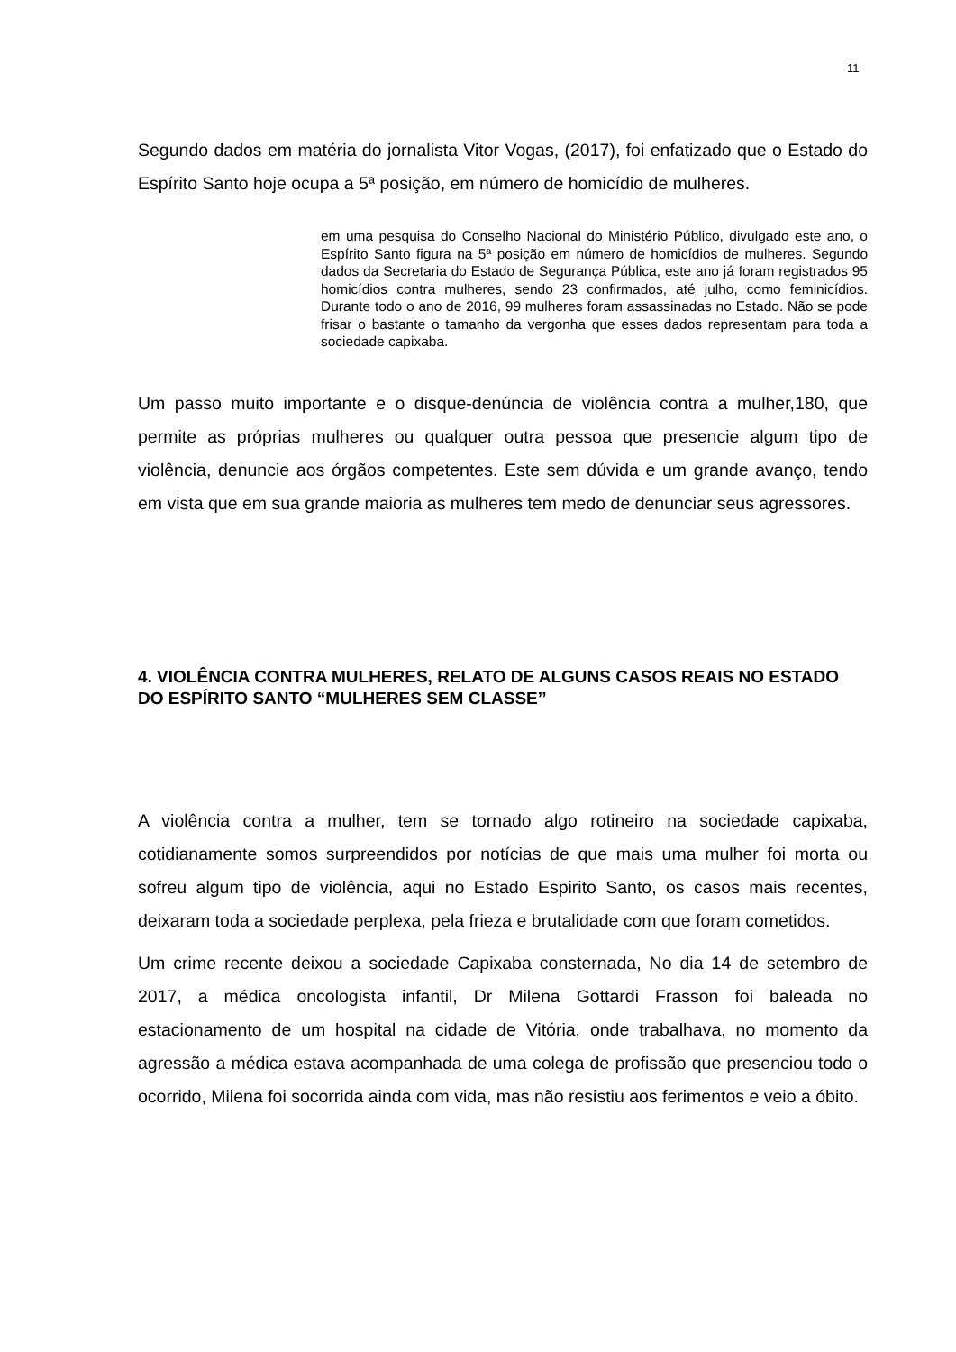11
Segundo dados em matéria do jornalista Vitor Vogas, (2017), foi enfatizado que o Estado do Espírito Santo hoje ocupa a 5ª posição, em número de homicídio de mulheres.
em uma pesquisa do Conselho Nacional do Ministério Público, divulgado este ano, o Espírito Santo figura na 5ª posição em número de homicídios de mulheres. Segundo dados da Secretaria do Estado de Segurança Pública, este ano já foram registrados 95 homicídios contra mulheres, sendo 23 confirmados, até julho, como feminicídios. Durante todo o ano de 2016, 99 mulheres foram assassinadas no Estado. Não se pode frisar o bastante o tamanho da vergonha que esses dados representam para toda a sociedade capixaba.
Um passo muito importante e o disque-denúncia de violência contra a mulher,180, que permite as próprias mulheres ou qualquer outra pessoa que presencie algum tipo de violência, denuncie aos órgãos competentes. Este sem dúvida e um grande avanço, tendo em vista que em sua grande maioria as mulheres tem medo de denunciar seus agressores.
4. VIOLÊNCIA CONTRA MULHERES, RELATO DE ALGUNS CASOS REAIS NO ESTADO DO ESPÍRITO SANTO “MULHERES SEM CLASSE’’
A violência contra a mulher, tem se tornado algo rotineiro na sociedade capixaba, cotidianamente somos surpreendidos por notícias de que mais uma mulher foi morta ou sofreu algum tipo de violência, aqui no Estado Espirito Santo, os casos mais recentes, deixaram toda a sociedade perplexa, pela frieza e brutalidade com que foram cometidos.
Um crime recente deixou a sociedade Capixaba consternada, No dia 14 de setembro de 2017, a médica oncologista infantil, Dr Milena Gottardi Frasson foi baleada no estacionamento de um hospital na cidade de Vitória, onde trabalhava, no momento da agressão a médica estava acompanhada de uma colega de profissão que presenciou todo o ocorrido, Milena foi socorrida ainda com vida, mas não resistiu aos ferimentos e veio a óbito.